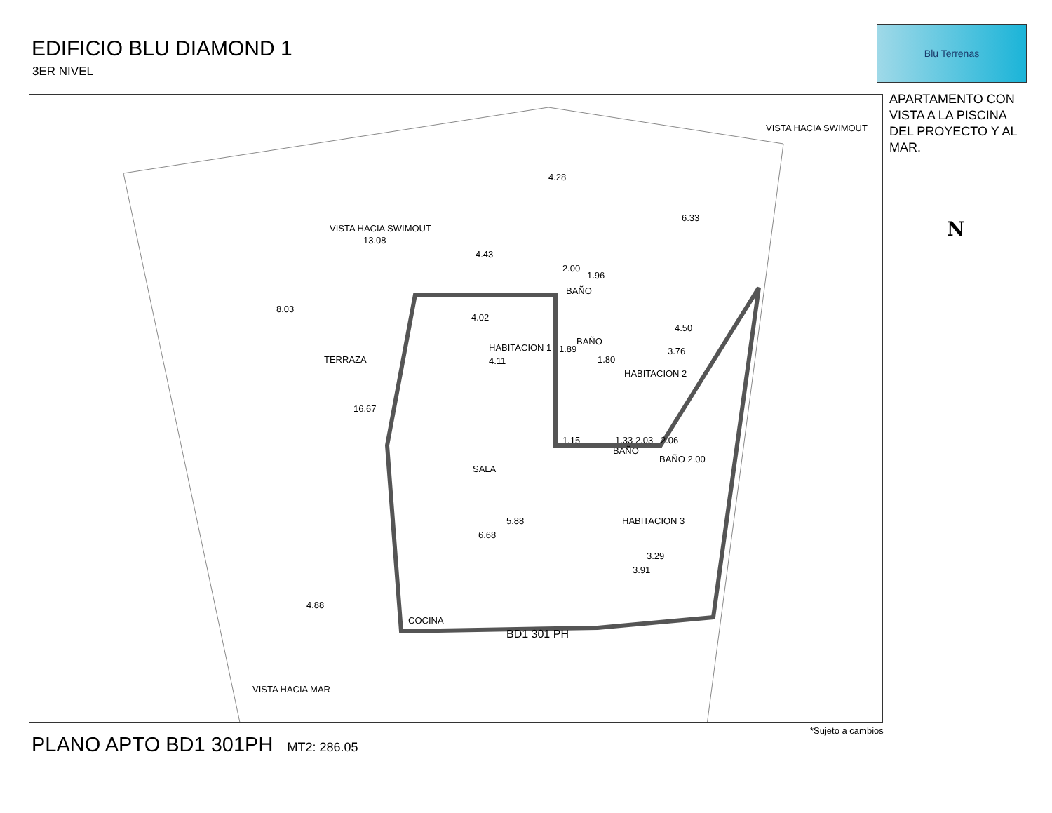EDIFICIO BLU DIAMOND 1
3ER NIVEL
Blu Terrenas
APARTAMENTO CON VISTA A LA PISCINA DEL PROYECTO Y AL MAR.
VISTA HACIA SWIMOUT
VISTA HACIA SWIMOUT
13.08
4.43
6.33
4.28
8.03
TERRAZA
16.67
HABITACION 1
4.11
4.02
BAÑO
1.96
2.00
BAÑO
1.89
1.80
4.50
3.76
HABITACION 2
1.15 1.33 2.03
BAÑO
2.06
BAÑO 2.00
SALA
5.88
6.68
HABITACION 3
3.29
3.91
4.88
COCINA
BD1 301 PH
VISTA HACIA MAR
*Sujeto a cambios
PLANO APTO BD1 301PH MT2: 286.05
N